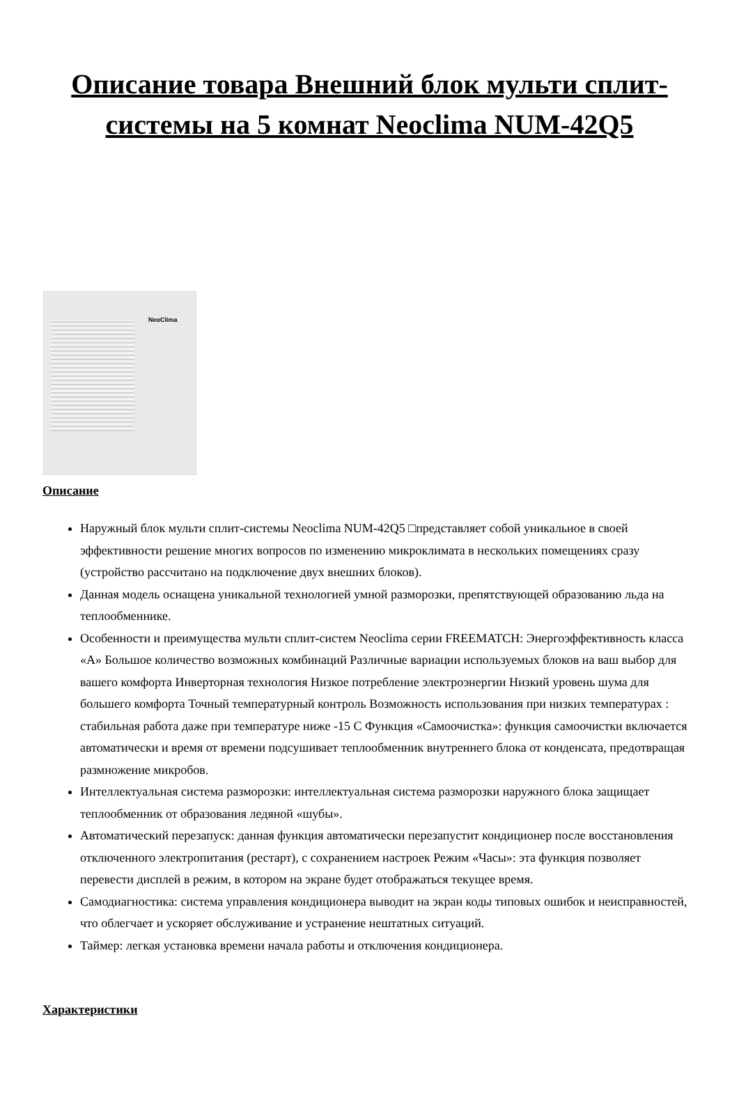Описание товара Внешний блок мульти сплит-системы на 5 комнат Neoclima NUM-42Q5
NeoClima
Описание
Наружный блок мульти сплит-системы Neoclima NUM-42Q5 □представляет собой уникальное в своей эффективности решение многих вопросов по изменению микроклимата в нескольких помещениях сразу (устройство рассчитано на подключение двух внешних блоков).
Данная модель оснащена уникальной технологией умной разморозки, препятствующей образованию льда на теплообменнике.
Особенности и преимущества мульти сплит-систем Neoclima серии FREEMATCH: Энергоэффективность класса «А» Большое количество возможных комбинаций Различные вариации используемых блоков на ваш выбор для вашего комфорта Инверторная технология Низкое потребление электроэнергии Низкий уровень шума для большего комфорта Точный температурный контроль Возможность использования при низких температурах : стабильная работа даже при температуре ниже -15 С Функция «Самоочистка»: функция самоочистки включается автоматически и время от времени подсушивает теплообменник внутреннего блока от конденсата, предотвращая размножение микробов.
Интеллектуальная система разморозки: интеллектуальная система разморозки наружного блока защищает теплообменник от образования ледяной «шубы».
Автоматический перезапуск: данная функция автоматически перезапустит кондиционер после восстановления отключенного электропитания (рестарт), с сохранением настроек Режим «Часы»: эта функция позволяет перевести дисплей в режим, в котором на экране будет отображаться текущее время.
Самодиагностика: система управления кондиционера выводит на экран коды типовых ошибок и неисправностей, что облегчает и ускоряет обслуживание и устранение нештатных ситуаций.
Таймер: легкая установка времени начала работы и отключения кондиционера.
Характеристики